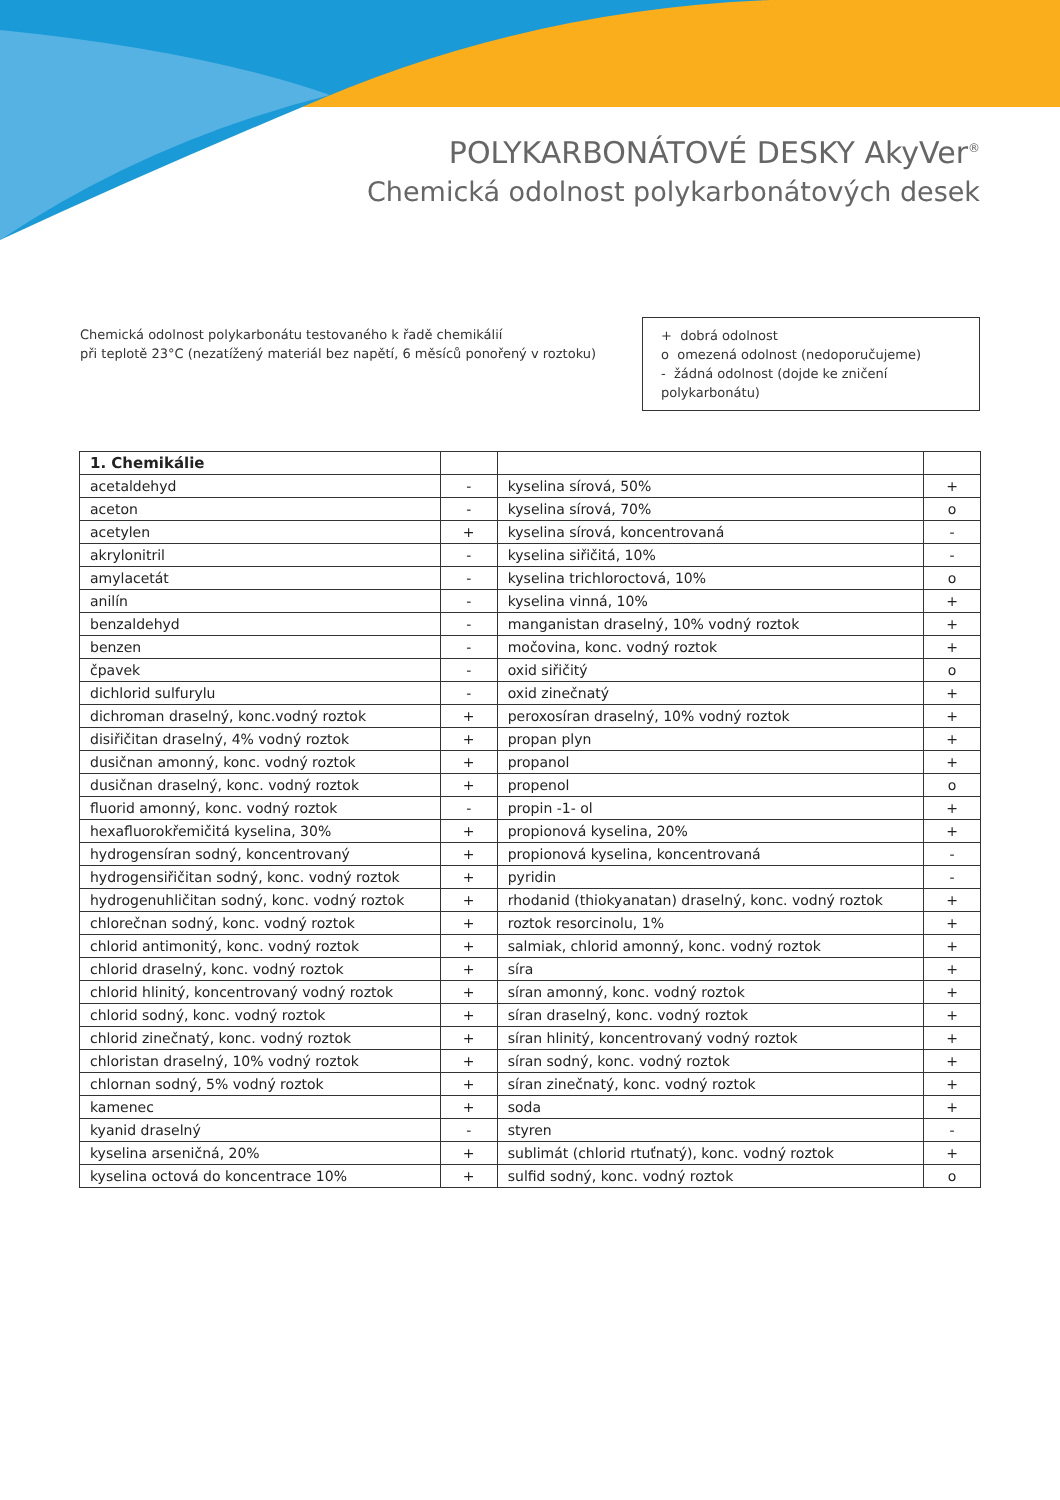POLYKARBONÁTOVÉ DESKY AkyVer<sup>®</sup>
Chemická odolnost polykarbonátových desek
Chemická odolnost polykarbonátu testovaného k řadě chemikálií
při teplotě 23°C (nezatížený materiál bez napětí, 6 měsíců ponořený v roztoku)
+ dobrá odolnost
o omezená odolnost (nedoporučujeme)
- žádná odolnost (dojde ke zničení polykarbonátu)
| 1. Chemikálie | | | |
| --- | --- | --- | --- |
| acetaldehyd | - | kyselina sírová, 50% | + |
| aceton | - | kyselina sírová, 70% | o |
| acetylen | + | kyselina sírová, koncentrovaná | - |
| akrylonitril | - | kyselina siřičitá, 10% | - |
| amylacetát | - | kyselina trichloroctová, 10% | o |
| anilín | - | kyselina vinná, 10% | + |
| benzaldehyd | - | manganistan draselný, 10% vodný roztok | + |
| benzen | - | močovina, konc. vodný roztok | + |
| čpavek | - | oxid siřičitý | o |
| dichlorid sulfurylu | - | oxid zinečnatý | + |
| dichroman draselný, konc.vodný roztok | + | peroxosíran draselný, 10% vodný roztok | + |
| disiřičitan draselný, 4% vodný roztok | + | propan plyn | + |
| dusičnan amonný, konc. vodný roztok | + | propanol | + |
| dusičnan draselný, konc. vodný roztok | + | propenol | o |
| fluorid amonný, konc. vodný roztok | - | propin -1- ol | + |
| hexafluorokřemičitá kyselina, 30% | + | propionová kyselina, 20% | + |
| hydrogensíran sodný, koncentrovaný | + | propionová kyselina, koncentrovaná | - |
| hydrogensiřičitan sodný, konc. vodný roztok | + | pyridin | - |
| hydrogenuhličitan sodný, konc. vodný roztok | + | rhodanid (thiokyanatan) draselný, konc. vodný roztok | + |
| chlorečnan sodný, konc. vodný roztok | + | roztok resorcinolu, 1% | + |
| chlorid antimonitý, konc. vodný roztok | + | salmiak, chlorid amonný, konc. vodný roztok | + |
| chlorid draselný, konc. vodný roztok | + | síra | + |
| chlorid hlinitý, koncentrovaný vodný roztok | + | síran amonný, konc. vodný roztok | + |
| chlorid sodný, konc. vodný roztok | + | síran draselný, konc. vodný roztok | + |
| chlorid zinečnatý, konc. vodný roztok | + | síran hlinitý, koncentrovaný vodný roztok | + |
| chloristan draselný, 10% vodný roztok | + | síran sodný, konc. vodný roztok | + |
| chlornan sodný, 5% vodný roztok | + | síran zinečnatý, konc. vodný roztok | + |
| kamenec | + | soda | + |
| kyanid draselný | - | styren | - |
| kyselina arseničná, 20% | + | sublimát (chlorid rtuťnatý), konc. vodný roztok | + |
| kyselina octová do koncentrace 10% | + | sulfid sodný, konc. vodný roztok | o |